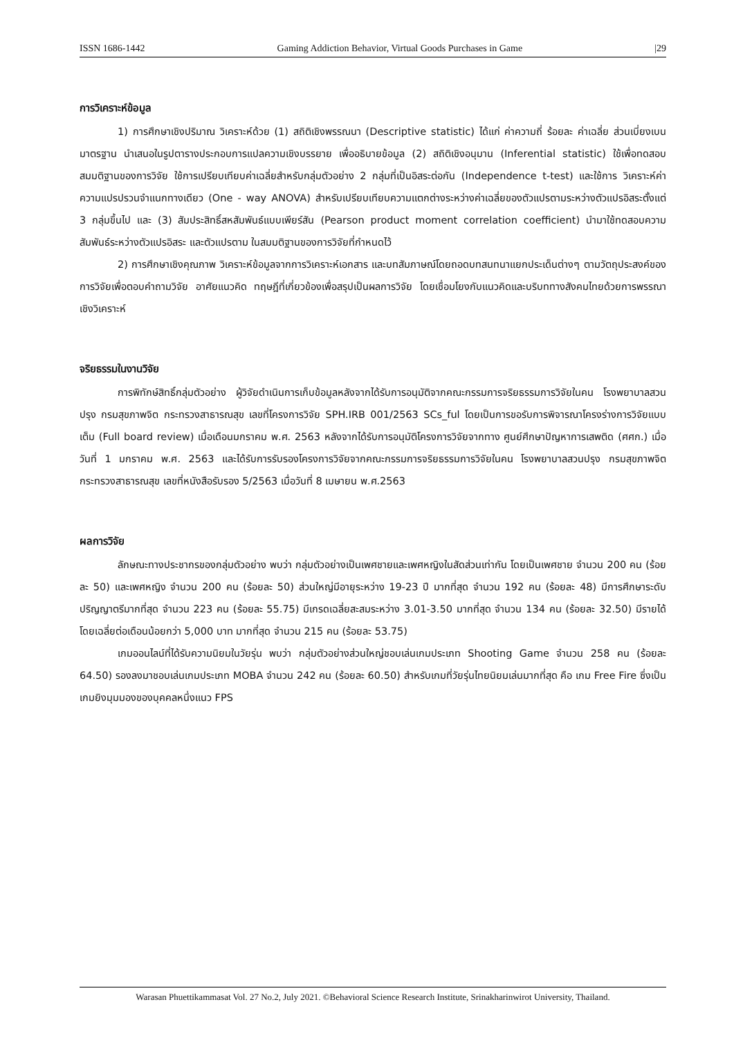ISSN 1686-1442 Gaming Addiction Behavior, Virtual Goods Purchases in Game |29
การวิเคราะห์ข้อมูล
1) การศึกษาเชิงปริมาณ วิเคราะห์ด้วย (1) สถิติเชิงพรรณนา (Descriptive statistic) ได้แก่ ค่าความถี่ ร้อยละ ค่าเฉลี่ย ส่วนเบี่ยงเบนมาตรฐาน นำเสนอในรูปตารางประกอบการแปลความเชิงบรรยาย เพื่ออธิบายข้อมูล (2) สถิติเชิงอนุมาน (Inferential statistic) ใช้เพื่อทดสอบสมมติฐานของการวิจัย ใช้การเปรียบเทียบค่าเฉลี่ยสำหรับกลุ่มตัวอย่าง 2 กลุ่มที่เป็นอิสระต่อกัน (Independence t-test) และใช้การ วิเคราะห์ค่าความแปรปรวนจำแนกทางเดียว (One - way ANOVA) สำหรับเปรียบเทียบความแตกต่างระหว่างค่าเฉลี่ยของตัวแปรตามระหว่างตัวแปรอิสระตั้งแต่ 3 กลุ่มขึ้นไป และ (3) สัมประสิทธิ์สหสัมพันธ์แบบเพียร์สัน (Pearson product moment correlation coefficient) นำมาใช้ทดสอบความสัมพันธ์ระหว่างตัวแปรอิสระ และตัวแปรตาม ในสมมติฐานของการวิจัยที่กำหนดไว้
2) การศึกษาเชิงคุณภาพ วิเคราะห์ข้อมูลจากการวิเคราะห์เอกสาร และบทสัมภาษณ์โดยถอดบทสนทนาแยกประเด็นต่างๆ ตามวัตถุประสงค์ของการวิจัยเพื่อตอบคำถามวิจัย อาศัยแนวคิด ทฤษฎีที่เกี่ยวข้องเพื่อสรุปเป็นผลการวิจัย โดยเชื่อมโยงกับแนวคิดและบริบททางสังคมไทยด้วยการพรรณาเชิงวิเคราะห์
จริยธรรมในงานวิจัย
การพิทักษ์สิทธิ์กลุ่มตัวอย่าง ผู้วิจัยดำเนินการเก็บข้อมูลหลังจากได้รับการอนุมัติจากคณะกรรมการจริยธรรมการวิจัยในคน โรงพยาบาลสวนปรุง กรมสุขภาพจิต กระทรวงสาธารณสุข เลขที่โครงการวิจัย SPH.IRB 001/2563 SCs_ful โดยเป็นการขอรับการพิจารณาโครงร่างการวิจัยแบบเต็ม (Full board review) เมื่อเดือนมกราคม พ.ศ. 2563 หลังจากได้รับการอนุมัติโครงการวิจัยจากทาง ศูนย์ศึกษาปัญหาการเสพติด (ศศก.) เมื่อวันที่ 1 มกราคม พ.ศ. 2563 และได้รับการรับรองโครงการวิจัยจากคณะกรรมการจริยธรรมการวิจัยในคน โรงพยาบาลสวนปรุง กรมสุขภาพจิต กระทรวงสาธารณสุข เลขที่หนังสือรับรอง 5/2563 เมื่อวันที่ 8 เมษายน พ.ศ.2563
ผลการวิจัย
ลักษณะทางประชากรของกลุ่มตัวอย่าง พบว่า กลุ่มตัวอย่างเป็นเพศชายและเพศหญิงในสัดส่วนเท่ากัน โดยเป็นเพศชาย จำนวน 200 คน (ร้อยละ 50) และเพศหญิง จำนวน 200 คน (ร้อยละ 50) ส่วนใหญ่มีอายุระหว่าง 19-23 ปี มากที่สุด จำนวน 192 คน (ร้อยละ 48) มีการศึกษาระดับปริญญาตรีมากที่สุด จำนวน 223 คน (ร้อยละ 55.75) มีเกรดเฉลี่ยสะสมระหว่าง 3.01-3.50 มากที่สุด จำนวน 134 คน (ร้อยละ 32.50) มีรายได้โดยเฉลี่ยต่อเดือนน้อยกว่า 5,000 บาท มากที่สุด จำนวน 215 คน (ร้อยละ 53.75)
เกมออนไลน์ที่ได้รับความนิยมในวัยรุ่น พบว่า กลุ่มตัวอย่างส่วนใหญ่ชอบเล่นเกมประเภท Shooting Game จำนวน 258 คน (ร้อยละ 64.50) รองลงมาชอบเล่นเกมประเภท MOBA จำนวน 242 คน (ร้อยละ 60.50) สำหรับเกมที่วัยรุ่นไทยนิยมเล่นมากที่สุด คือ เกม Free Fire ซึ่งเป็นเกมยิงมุมมองของบุคคลหนึ่งแนว FPS
Warasan Phuettikammasat Vol. 27 No.2, July 2021. ©Behavioral Science Research Institute, Srinakharinwirot University, Thailand.